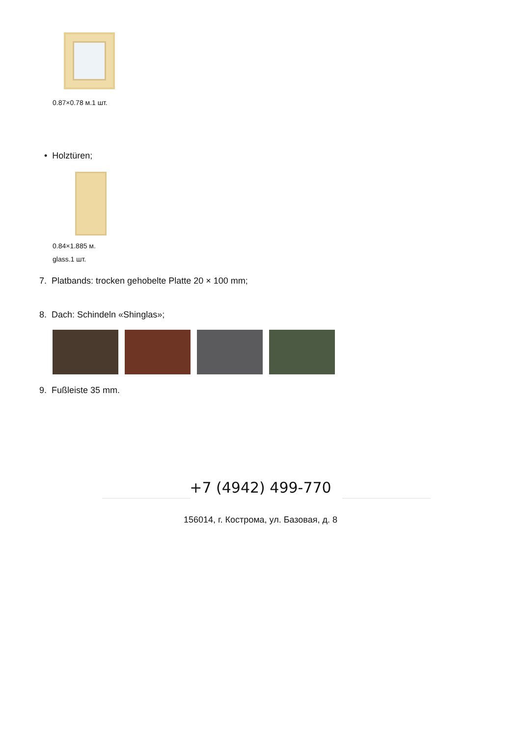0.87×0.78 м.1 шт.
• Holztüren;
0.84×1.885 м.
glass.1 шт.
7. Platbands: trocken gehobelte Platte 20 × 100 mm;
8. Dach: Schindeln «Shinglas»;
9. Fußleiste 35 mm.
+7 (4942) 499-770
156014, г. Кострома, ул. Базовая, д. 8